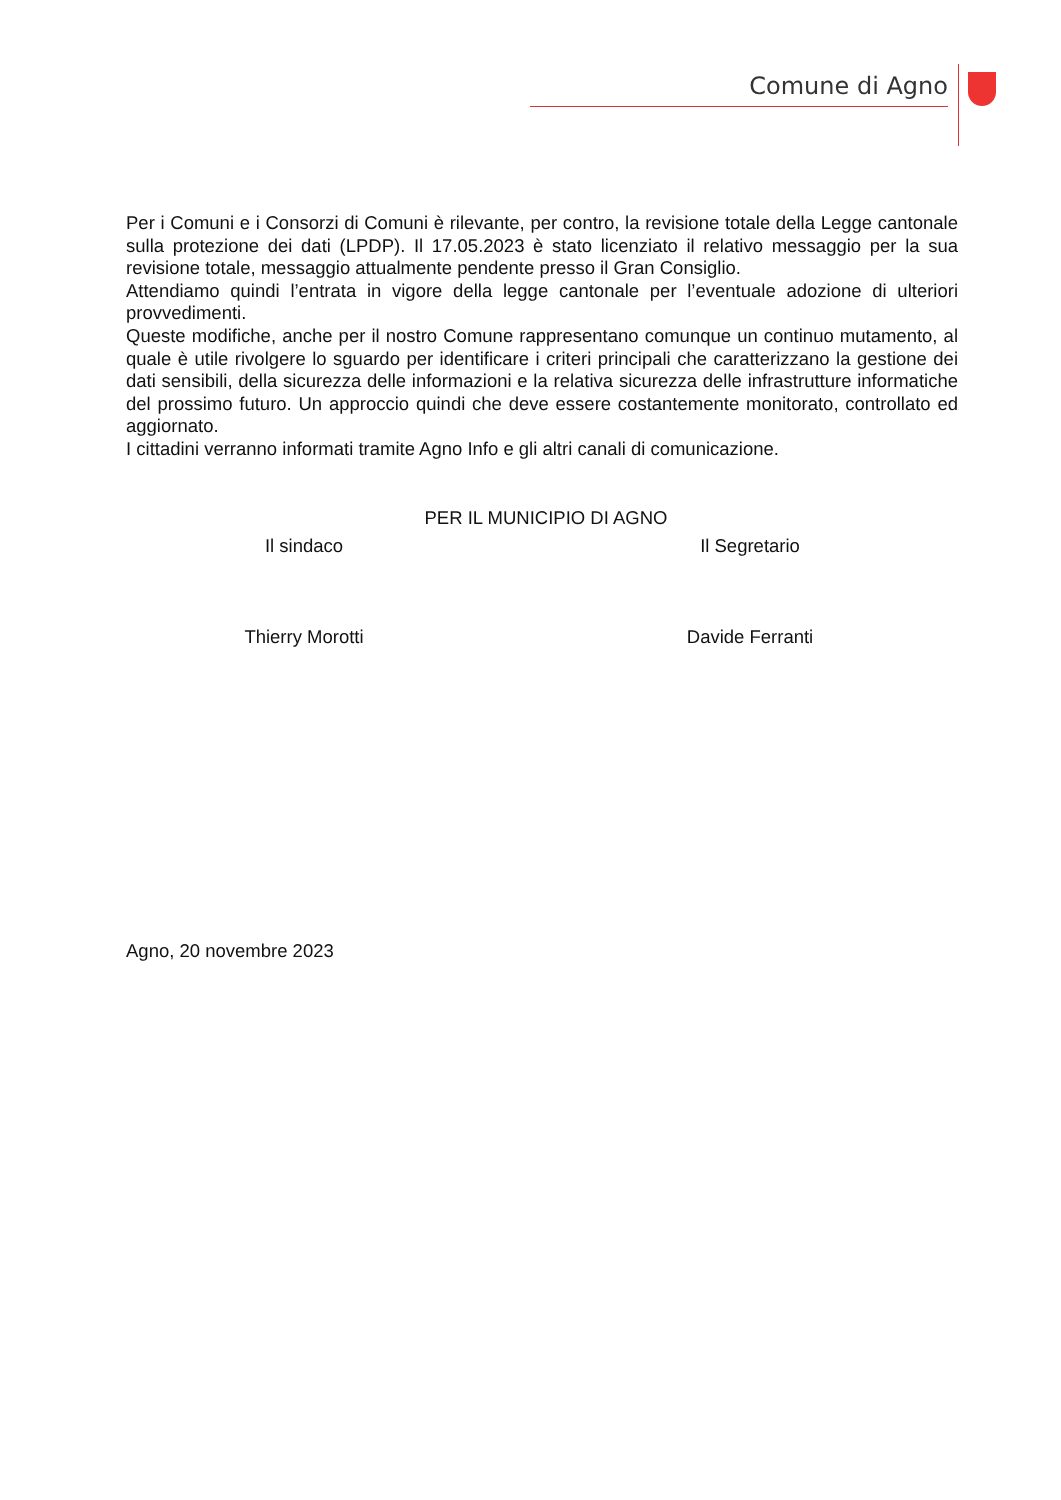Comune di Agno
Per i Comuni e i Consorzi di Comuni è rilevante, per contro, la revisione totale della Legge cantonale sulla protezione dei dati (LPDP). Il 17.05.2023 è stato licenziato il relativo messaggio per la sua revisione totale, messaggio attualmente pendente presso il Gran Consiglio.
Attendiamo quindi l’entrata in vigore della legge cantonale per l’eventuale adozione di ulteriori provvedimenti.
Queste modifiche, anche per il nostro Comune rappresentano comunque un continuo mutamento, al quale è utile rivolgere lo sguardo per identificare i criteri principali che caratterizzano la gestione dei dati sensibili, della sicurezza delle informazioni e la relativa sicurezza delle infrastrutture informatiche del prossimo futuro. Un approccio quindi che deve essere costantemente monitorato, controllato ed aggiornato.
I cittadini verranno informati tramite Agno Info e gli altri canali di comunicazione.
PER IL MUNICIPIO DI AGNO
Il sindaco Il Segretario
Thierry Morotti Davide Ferranti
Agno, 20 novembre 2023